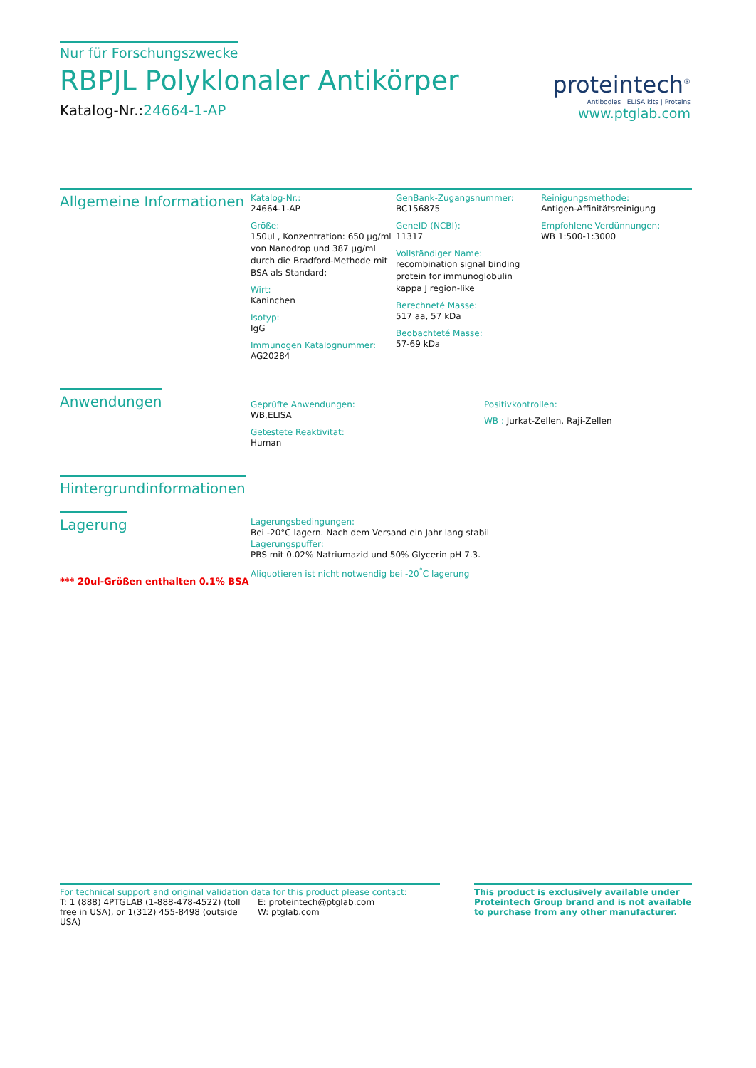Nur für Forschungszwecke
RBPJL Polyklonaler Antikörper
Katalog-Nr.:24664-1-AP
proteintech<sup>®</sup>
Antibodies | ELISA kits | Proteins
www.ptglab.com
Allgemeine Informationen
Katalog-Nr.:
24664-1-AP
Größe:
150ul , Konzentration: 650 μg/ml von Nanodrop und 387 μg/ml durch die Bradford-Methode mit BSA als Standard;
Wirt:
Kaninchen
Isotyp:
IgG
Immunogen Katalognummer:
AG20284
GenBank-Zugangsnummer:
BC156875
GeneID (NCBI):
11317
Vollständiger Name:
recombination signal binding protein for immunoglobulin kappa J region-like
Berechneté Masse:
517 aa, 57 kDa
Beobachteté Masse:
57-69 kDa
Reinigungsmethode:
Antigen-Affinitätsreinigung
Empfohlene Verdünnungen:
WB 1:500-1:3000
Anwendungen
Geprüfte Anwendungen:
WB,ELISA
Getestete Reaktivität:
Human
Positivkontrollen:
WB : Jurkat-Zellen, Raji-Zellen
Hintergrundinformationen
Lagerung
*** 20ul-Größen enthalten 0.1% BSA
Lagerungsbedingungen:
Bei -20°C lagern. Nach dem Versand ein Jahr lang stabil
Lagerungspuffer:
PBS mit 0.02% Natriumazid und 50% Glycerin pH 7.3.
Aliquotieren ist nicht notwendig bei -20<sup>°</sup>C lagerung
For technical support and original validation data for this product please contact:
T: 1 (888) 4PTGLAB (1-888-478-4522) (toll free in USA), or 1(312) 455-8498 (outside USA)
E: proteintech@ptglab.com
W: ptglab.com
This product is exclusively available under Proteintech Group brand and is not available to purchase from any other manufacturer.